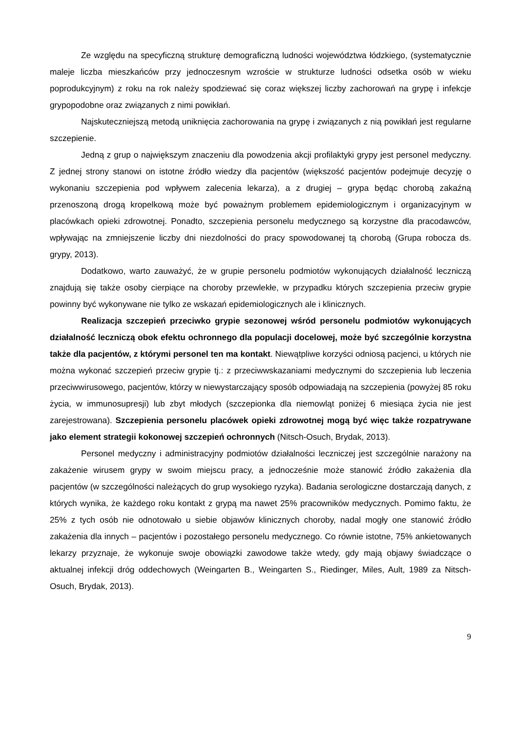Ze względu na specyficzną strukturę demograficzną ludności województwa łódzkiego, (systematycznie maleje liczba mieszkańców przy jednoczesnym wzroście w strukturze ludności odsetka osób w wieku poprodukcyjnym) z roku na rok należy spodziewać się coraz większej liczby zachorowań na grypę i infekcje grypopodobne oraz związanych z nimi powikłań.
Najskuteczniejszą metodą uniknięcia zachorowania na grypę i związanych z nią powikłań jest regularne szczepienie.
Jedną z grup o największym znaczeniu dla powodzenia akcji profilaktyki grypy jest personel medyczny. Z jednej strony stanowi on istotne źródło wiedzy dla pacjentów (większość pacjentów podejmuje decyzję o wykonaniu szczepienia pod wpływem zalecenia lekarza), a z drugiej – grypa będąc chorobą zakaźną przenoszoną drogą kropelkową może być poważnym problemem epidemiologicznym i organizacyjnym w placówkach opieki zdrowotnej. Ponadto, szczepienia personelu medycznego są korzystne dla pracodawców, wpływając na zmniejszenie liczby dni niezdolności do pracy spowodowanej tą chorobą (Grupa robocza ds. grypy, 2013).
Dodatkowo, warto zauważyć, że w grupie personelu podmiotów wykonujących działalność leczniczą znajdują się także osoby cierpiące na choroby przewlekłe, w przypadku których szczepienia przeciw grypie powinny być wykonywane nie tylko ze wskazań epidemiologicznych ale i klinicznych.
Realizacja szczepień przeciwko grypie sezonowej wśród personelu podmiotów wykonujących działalność leczniczą obok efektu ochronnego dla populacji docelowej, może być szczególnie korzystna także dla pacjentów, z którymi personel ten ma kontakt. Niewątpliwe korzyści odniosą pacjenci, u których nie można wykonać szczepień przeciw grypie tj.: z przeciwwskazaniami medycznymi do szczepienia lub leczenia przeciwwirusowego, pacjentów, którzy w niewystarczający sposób odpowiadają na szczepienia (powyżej 85 roku życia, w immunosupresji) lub zbyt młodych (szczepionka dla niemowląt poniżej 6 miesiąca życia nie jest zarejestrowana). Szczepienia personelu placówek opieki zdrowotnej mogą być więc także rozpatrywane jako element strategii kokonowej szczepień ochronnych (Nitsch-Osuch, Brydak, 2013).
Personel medyczny i administracyjny podmiotów działalności leczniczej jest szczególnie narażony na zakażenie wirusem grypy w swoim miejscu pracy, a jednocześnie może stanowić źródło zakażenia dla pacjentów (w szczególności należących do grup wysokiego ryzyka). Badania serologiczne dostarczają danych, z których wynika, że każdego roku kontakt z grypą ma nawet 25% pracowników medycznych. Pomimo faktu, że 25% z tych osób nie odnotowało u siebie objawów klinicznych choroby, nadal mogły one stanowić źródło zakażenia dla innych – pacjentów i pozostałego personelu medycznego. Co równie istotne, 75% ankietowanych lekarzy przyznaje, że wykonuje swoje obowiązki zawodowe także wtedy, gdy mają objawy świadczące o aktualnej infekcji dróg oddechowych (Weingarten B., Weingarten S., Riedinger, Miles, Ault, 1989 za Nitsch-Osuch, Brydak, 2013).
9